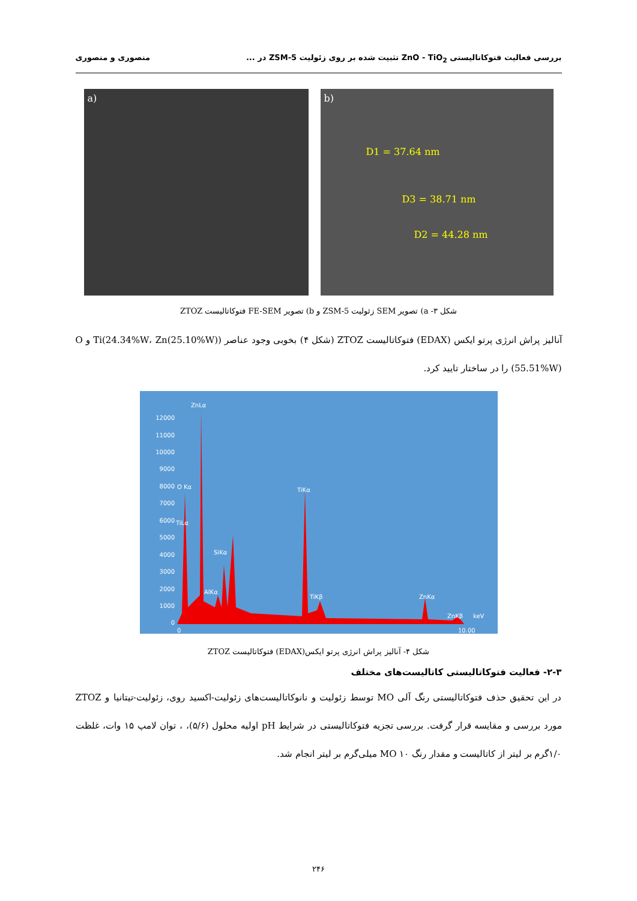بررسی فعالیت فتوکاتالیستی ZnO - TiO<sub>2</sub> تثبیت شده بر روی زئولیت ZSM-5 در ... منصوری و منصوری
a) b)
D1 = 37.64 nm
D3 = 38.71 nm
D2 = 44.28 nm
شکل ۳- a) تصویر SEM زئولیت ZSM-5 و b) تصویر FE-SEM فتوکاتالیست ZTOZ
آنالیز پراش انرژی پرتو ایکس (EDAX) فتوکاتالیست ZTOZ (شکل ۴) بخوبی وجود عناصر (Ti(24.34%W، Zn(25.10%W) و O (55.51%W) را در ساختار تایید کرد.
12000
11000
10000
9000
8000
7000
6000
5000
4000
3000
2000
1000
0
ZnLα
O Kα
TiLα
SiKα
AlKα
TiKα
TiKβ
ZnKα
ZnKβ
keV
0
10.00
شکل ۴- آنالیز پراش انرژی پرتو ایکس(EDAX) فتوکاتالیست ZTOZ
۲-۳- فعالیت فتوکاتالیستی کاتالیست‌های مختلف
در این تحقیق حذف فتوکاتالیستی رنگ آلی MO توسط زئولیت و نانوکاتالیست‌های زئولیت-اکسید روی، زئولیت-تیتانیا و ZTOZ مورد بررسی و مقایسه قرار گرفت. بررسی تجزیه فتوکاتالیستی در شرایط pH اولیه محلول (۵/۶)، ، توان لامپ ۱۵ وات، غلظت ۱/۰گرم بر لیتر از کاتالیست و مقدار رنگ MO ۱۰ میلی‌گرم بر لیتر انجام شد.
۲۴۶